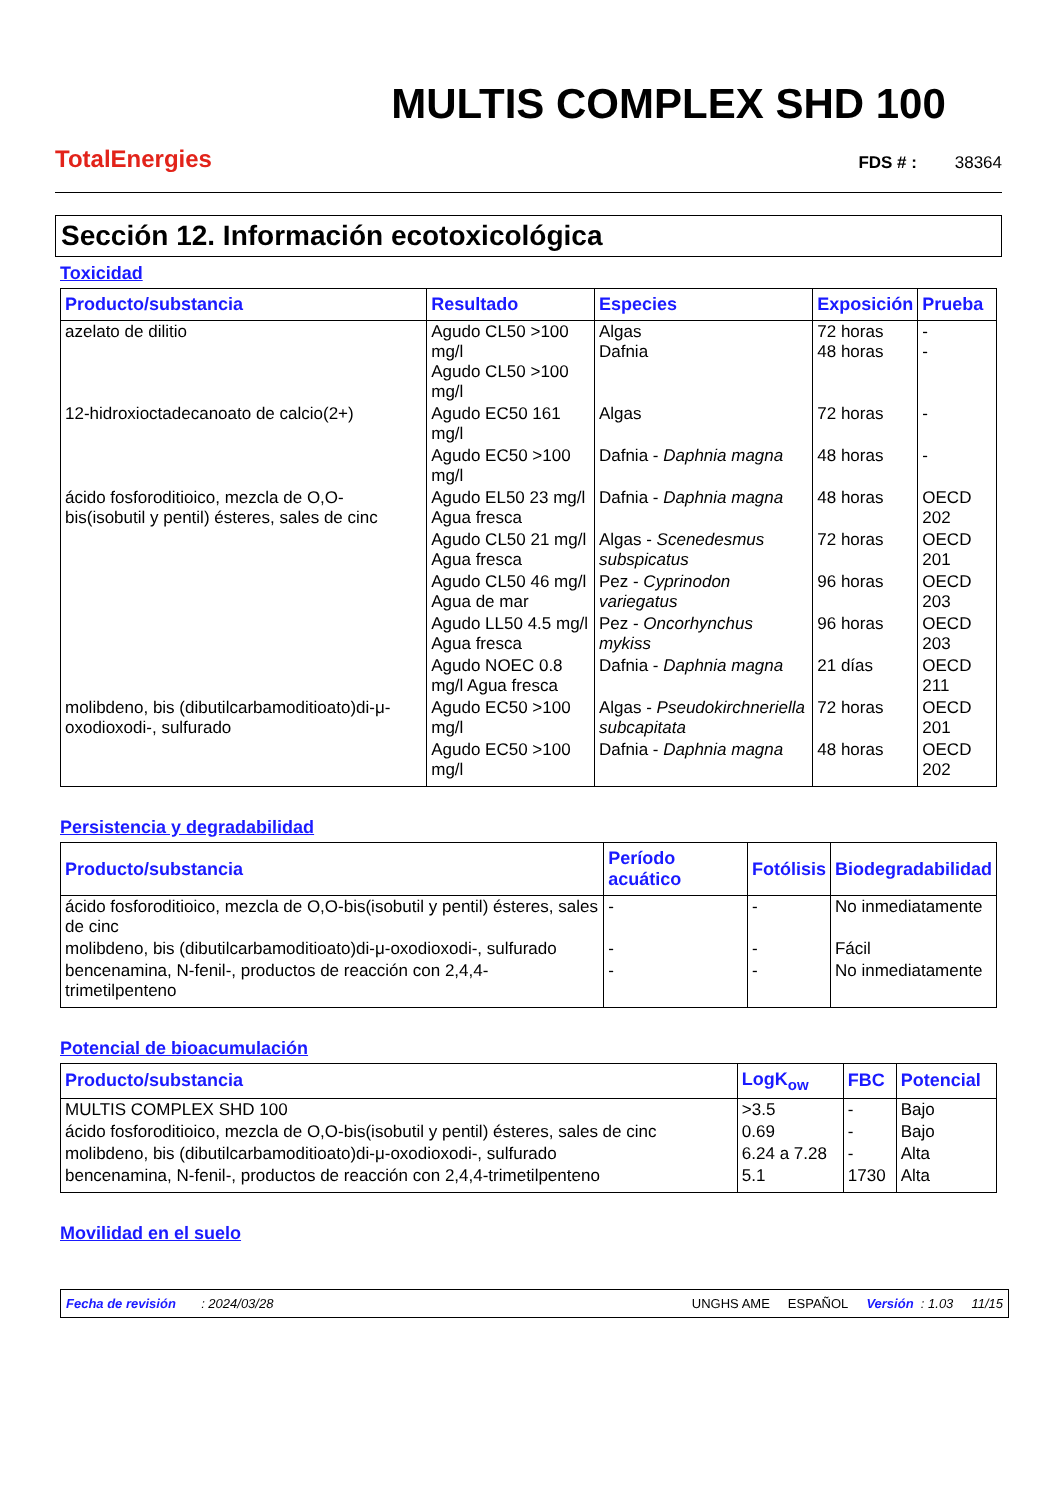TotalEnergies
MULTIS COMPLEX SHD 100
FDS # : 38364
Sección 12. Información ecotoxicológica
Toxicidad
| Producto/substancia | Resultado | Especies | Exposición | Prueba |
| --- | --- | --- | --- | --- |
| azelato de dilitio | Agudo CL50 >100 mg/l Agudo CL50 >100 mg/l | Algas Dafnia | 72 horas 48 horas | - - |
| 12-hidroxioctadecanoato de calcio(2+) | Agudo EC50 161 mg/l | Algas | 72 horas | - |
| | Agudo EC50 >100 mg/l | Dafnia - Daphnia magna | 48 horas | - |
| ácido fosforoditioico, mezcla de O,O-bis(isobutil y pentil) ésteres, sales de cinc | Agudo EL50 23 mg/l Agua fresca | Dafnia - Daphnia magna | 48 horas | OECD 202 |
| | Agudo CL50 21 mg/l Agua fresca | Algas - Scenedesmus subspicatus | 72 horas | OECD 201 |
| | Agudo CL50 46 mg/l Agua de mar | Pez - Cyprinodon variegatus | 96 horas | OECD 203 |
| | Agudo LL50 4.5 mg/l Agua fresca | Pez - Oncorhynchus mykiss | 96 horas | OECD 203 |
| | Agudo NOEC 0.8 mg/l Agua fresca | Dafnia - Daphnia magna | 21 días | OECD 211 |
| molibdeno, bis (dibutilcarbamoditioato)di-μ-oxodioxodi-, sulfurado | Agudo EC50 >100 mg/l | Algas - Pseudokirchneriella subcapitata | 72 horas | OECD 201 |
| | Agudo EC50 >100 mg/l | Dafnia - Daphnia magna | 48 horas | OECD 202 |
Persistencia y degradabilidad
| Producto/substancia | Período acuático | Fotólisis | Biodegradabilidad |
| --- | --- | --- | --- |
| ácido fosforoditioico, mezcla de O,O-bis(isobutil y pentil) ésteres, sales de cinc | - | - | No inmediatamente |
| molibdeno, bis (dibutilcarbamoditioato)di-μ-oxodioxodi-, sulfurado | - | - | Fácil |
| bencenamina, N-fenil-, productos de reacción con 2,4,4-trimetilpenteno | - | - | No inmediatamente |
Potencial de bioacumulación
| Producto/substancia | LogK<sub>ow</sub> | FBC | Potencial |
| --- | --- | --- | --- |
| MULTIS COMPLEX SHD 100 | >3.5 | - | Bajo |
| ácido fosforoditioico, mezcla de O,O-bis(isobutil y pentil) ésteres, sales de cinc | 0.69 | - | Bajo |
| molibdeno, bis (dibutilcarbamoditioato)di-μ-oxodioxodi-, sulfurado | 6.24 a 7.28 | - | Alta |
| bencenamina, N-fenil-, productos de reacción con 2,4,4-trimetilpenteno | 5.1 | 1730 | Alta |
Movilidad en el suelo
Fecha de revisión : 2024/03/28 UNGHS AME ESPAÑOL Versión : 1.03 11/15